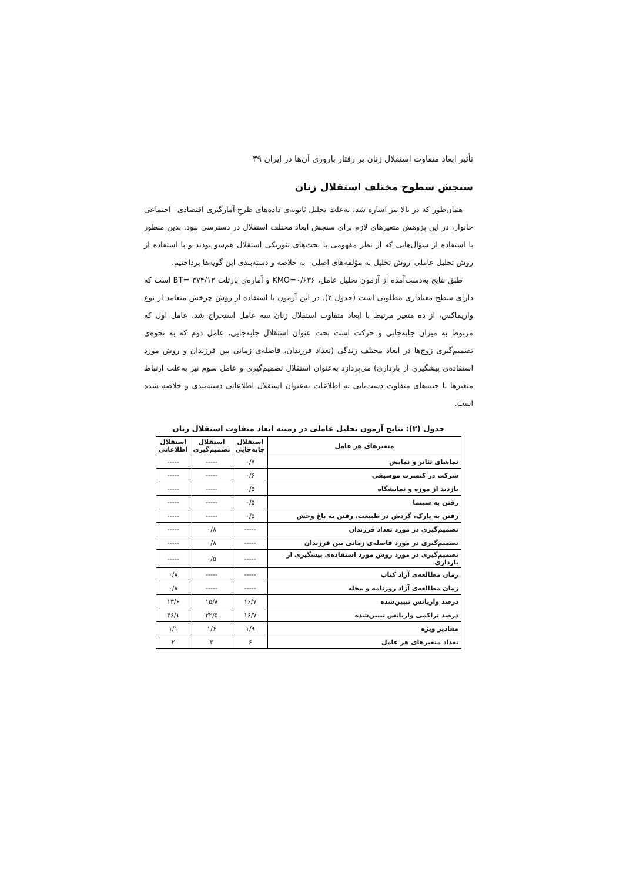تأثیر ابعاد متفاوت استقلال زنان بر رفتار باروری آن‌ها در ایران ۳۹
سنجش سطوح مختلف استقلال زنان
همان‌طور که در بالا نیز اشاره شد، به‌علت تحلیل ثانویه‌ی داده‌های طرحِ آمارگیری اقتصادی– اجتماعی خانوار، در این پژوهش متغیرهای لازم برای سنجش ابعاد مختلف استقلال در دسترسی نبود. بدین منظور با استفاده از سؤال‌هایی که از نظر مفهومی با بحث‌های تئوریکی استقلال هم‌سو بودند و با استفاده از روش تحلیل عاملی–روش تحلیل به مؤلفه‌های اصلی– به خلاصه و دسته‌بندی این گویه‌ها پرداختیم.
طبق نتایج به‌دست‌آمده از آزمون تحلیل عامل، KMO=۰/۶۳۶ و آماره‌ی بارتلت BT= ۳۷۴/۱۲ است که دارای سطح معناداری مطلوبی است (جدول ۲). در این آزمون با استفاده از روش چرخش متعامد از نوع واریماکس، از ده متغیر مرتبط با ابعاد متفاوت استقلال زنان سه عامل استخراج شد. عامل اول که مربوط به میزان جابه‌جایی و حرکت است تحت عنوان استقلال جابه‌جایی، عامل دوم که به نحوه‌ی تصمیم‌گیری زوج‌ها در ابعاد مختلف زندگی (تعداد فرزندان، فاصله‌ی زمانی بین فرزندان و روش مورد استفاده‌ی پیشگیری از بارداری) می‌پردازد به‌عنوان استقلال تصمیم‌گیری و عامل سوم نیز به‌علت ارتباط متغیرها با جنبه‌های متفاوت دست‌یابی به اطلاعات به‌عنوان استقلال اطلاعاتی دسته‌بندی و خلاصه شده است.
جدول (۲): نتایج آزمون تحلیل عاملی در زمینه ابعاد متفاوت استقلال زنان
| متغیرهای هر عامل | استقلال جابه‌جایی | استقلال تصمیم‌گیری | استقلال اطلاعاتی |
| --- | --- | --- | --- |
| تماشای تئاتر و نمایش | ۰/۷ | ----- | ----- |
| شرکت در کنسرت موسیقی | ۰/۶ | ----- | ----- |
| بازدید از موزه و نمایشگاه | ۰/۵ | ----- | ----- |
| رفتن به سینما | ۰/۵ | ----- | ----- |
| رفتن به پارک، گردش در طبیعت، رفتن به باغ وحش | ۰/۵ | ----- | ----- |
| تصمیم‌گیری در مورد تعداد فرزندان | ----- | ۰/۸ | ----- |
| تصمیم‌گیری در مورد فاصله‌ی زمانی بین فرزندان | ----- | ۰/۸ | ----- |
| تصمیم‌گیری در مورد روش مورد استفاده‌ی پیشگیری از بارداری | ----- | ۰/۵ | ----- |
| زمان مطالعه‌ی آزاد کتاب | ----- | ----- | ۰/۸ |
| زمان مطالعه‌ی آزاد روزنامه و مجله | ----- | ----- | ۰/۸ |
| درصد واریانس تبیین‌شده | ۱۶/۷ | ۱۵/۸ | ۱۳/۶ |
| درصد تراکمی واریانس تبیین‌شده | ۱۶/۷ | ۳۲/۵ | ۴۶/۱ |
| مقادیر ویژه | ۱/۹ | ۱/۶ | ۱/۱ |
| تعداد متغیرهای هر عامل | ۶ | ۳ | ۲ |